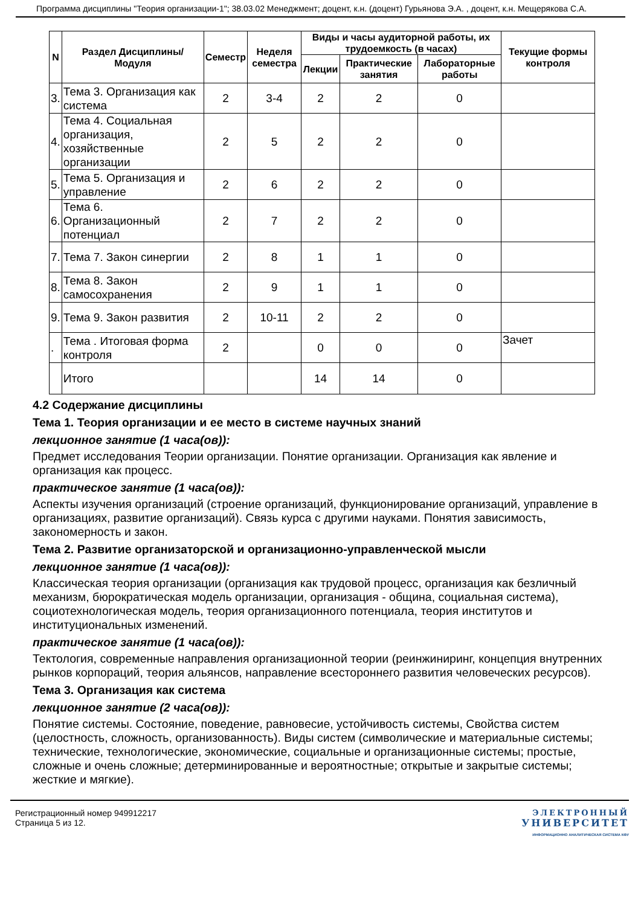Программа дисциплины "Теория организации-1"; 38.03.02 Менеджмент; доцент, к.н. (доцент) Гурьянова Э.А. , доцент, к.н. Мещерякова С.А.
| N | Раздел Дисциплины/ Модуля | Семестр | Неделя семестра | Виды и часы аудиторной работы, их трудоемкость (в часах) | | | Текущие формы контроля |
| --- | --- | --- | --- | --- | --- | --- | --- |
| | | | | Лекции | Практические занятия | Лабораторные работы | |
| 3. | Тема 3. Организация как система | 2 | 3-4 | 2 | 2 | 0 | |
| 4. | Тема 4. Социальная организация, хозяйственные организации | 2 | 5 | 2 | 2 | 0 | |
| 5. | Тема 5. Организация и управление | 2 | 6 | 2 | 2 | 0 | |
| 6. | Тема 6. Организационный потенциал | 2 | 7 | 2 | 2 | 0 | |
| 7. | Тема 7. Закон синергии | 2 | 8 | 1 | 1 | 0 | |
| 8. | Тема 8. Закон самосохранения | 2 | 9 | 1 | 1 | 0 | |
| 9. | Тема 9. Закон развития | 2 | 10-11 | 2 | 2 | 0 | |
| . | Тема . Итоговая форма контроля | 2 | | 0 | 0 | 0 | Зачет |
| | Итого | | | 14 | 14 | 0 | |
4.2 Содержание дисциплины
Тема 1. Теория организации и ее место в системе научных знаний
лекционное занятие (1 часа(ов)):
Предмет исследования Теории организации. Понятие организации. Организация как явление и организация как процесс.
практическое занятие (1 часа(ов)):
Аспекты изучения организаций (строение организаций, функционирование организаций, управление в организациях, развитие организаций). Связь курса с другими науками. Понятия зависимость, закономерность и закон.
Тема 2. Развитие организаторской и организационно-управленческой мысли
лекционное занятие (1 часа(ов)):
Классическая теория организации (организация как трудовой процесс, организация как безличный механизм, бюрократическая модель организации, организация - община, социальная система), социотехнологическая модель, теория организационного потенциала, теория институтов и институциональных изменений.
практическое занятие (1 часа(ов)):
Тектология, современные направления организационной теории (реинжиниринг, концепция внутренних рынков корпораций, теория альянсов, направление всестороннего развития человеческих ресурсов).
Тема 3. Организация как система
лекционное занятие (2 часа(ов)):
Понятие системы. Состояние, поведение, равновесие, устойчивость системы, Свойства систем (целостность, сложность, организованность). Виды систем (символические и материальные системы; технические, технологические, экономические, социальные и организационные системы; простые, сложные и очень сложные; детерминированные и вероятностные; открытые и закрытые системы; жесткие и мягкие).
Регистрационный номер 949912217
Страница 5 из 12.
ЭЛЕКТРОННЫЙ
УНИВЕРСИТЕТ
ИНФОРМАЦИОННО АНАЛИТИЧЕСКАЯ СИСТЕМА КФУ